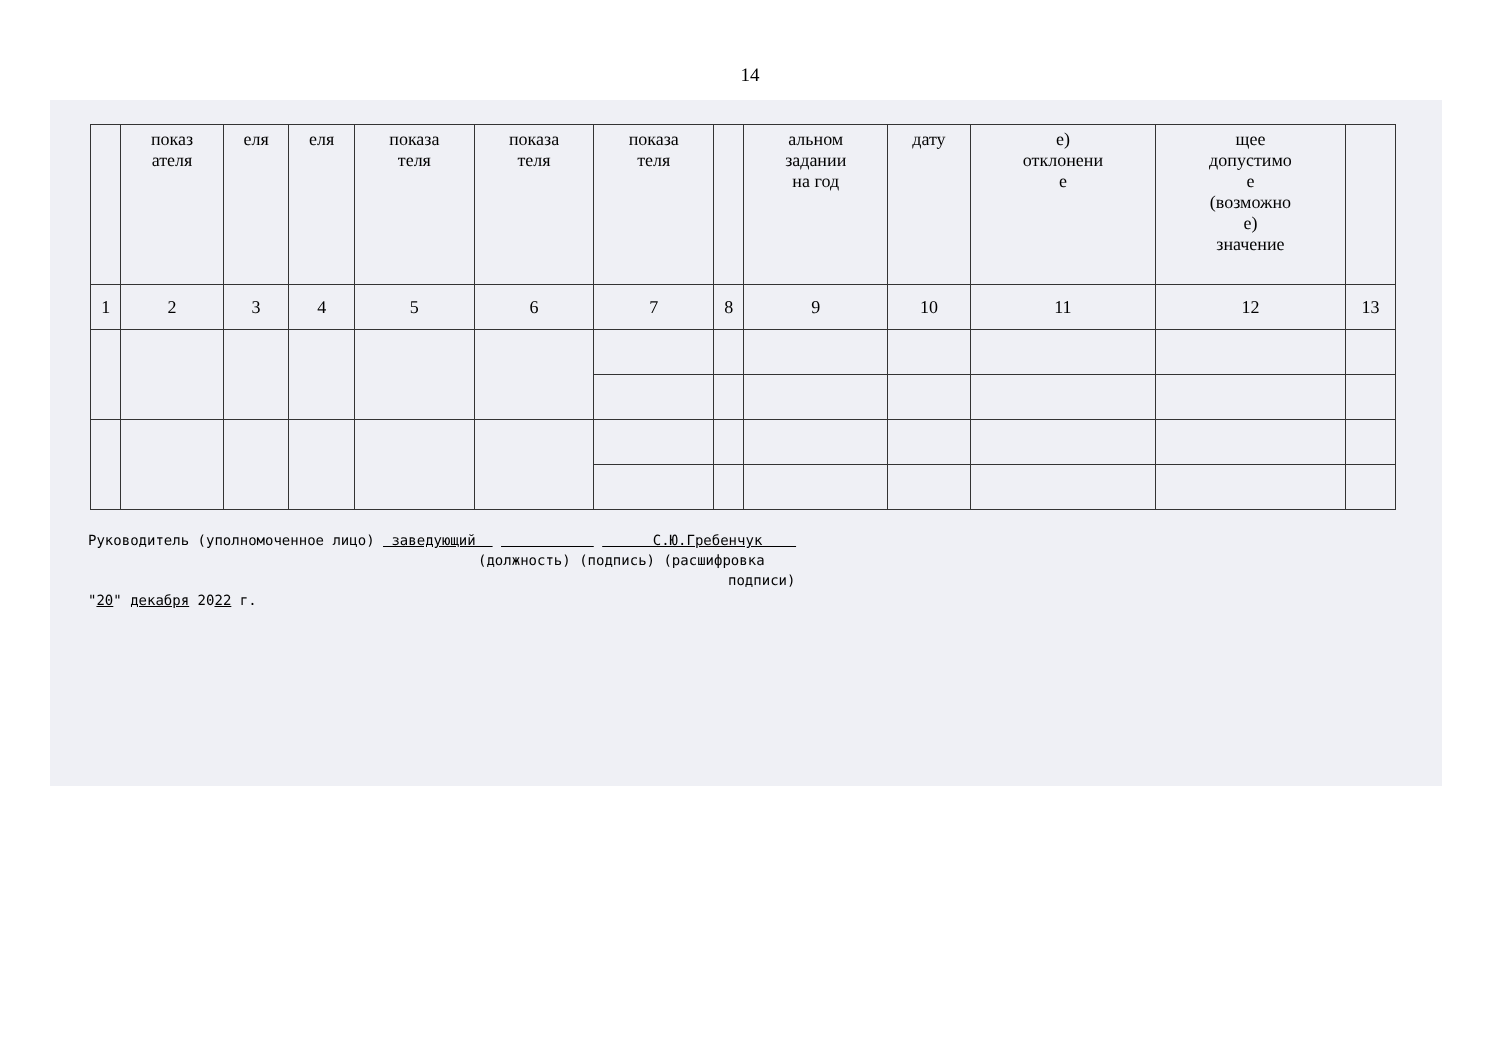14
| | показ ателя | еля | еля | показа теля | показа теля | показа теля | | альном задании на год | дату | е) отклонени е | щее допустимо е (возможно е) значение | |
| --- | --- | --- | --- | --- | --- | --- | --- | --- | --- | --- | --- | --- |
| 1 | 2 | 3 | 4 | 5 | 6 | 7 | 8 | 9 | 10 | 11 | 12 | 13 |
Руководитель (уполномоченное лицо) заведующий С.Ю.Гребенчук
(должность) (подпись) (расшифровка
подписи)
"20" декабря 2022 г.